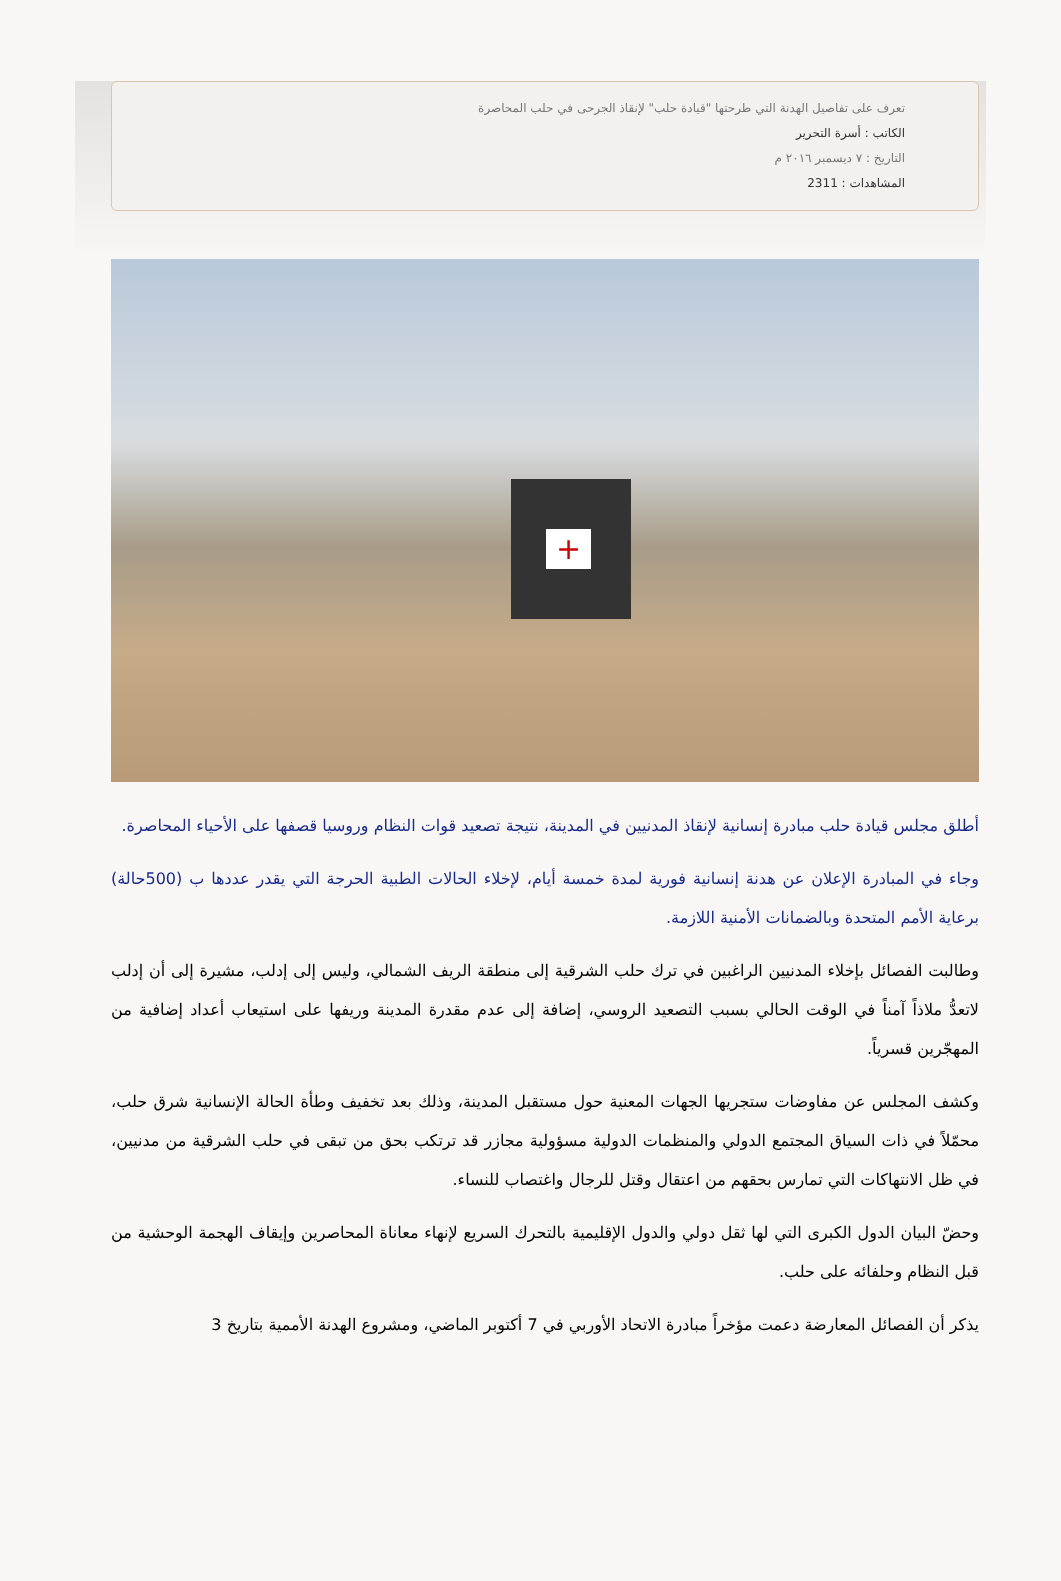تعرف على تفاصيل الهدنة التي طرحتها "قيادة حلب" لإنقاذ الجرحى في حلب المحاصرة
الكاتب : أسرة التحرير
التاريخ : ٧ ديسمبر ٢٠١٦ م
المشاهدات : 2311
+
أطلق مجلس قيادة حلب مبادرة إنسانية لإنقاذ المدنيين في المدينة، نتيجة تصعيد قوات النظام وروسيا قصفها على الأحياء المحاصرة.
وجاء في المبادرة الإعلان عن هدنة إنسانية فورية لمدة خمسة أيام، لإخلاء الحالات الطبية الحرجة التي يقدر عددها ب (500حالة) برعاية الأمم المتحدة وبالضمانات الأمنية اللازمة.
وطالبت الفصائل بإخلاء المدنيين الراغبين في ترك حلب الشرقية إلى منطقة الريف الشمالي، وليس إلى إدلب، مشيرة إلى أن إدلب لاتعدُّ ملاذاً آمناً في الوقت الحالي بسبب التصعيد الروسي، إضافة إلى عدم مقدرة المدينة وريفها على استيعاب أعداد إضافية من المهجّرين قسرياً.
وكشف المجلس عن مفاوضات ستجريها الجهات المعنية حول مستقبل المدينة، وذلك بعد تخفيف وطأة الحالة الإنسانية شرق حلب، محمّلاً في ذات السياق المجتمع الدولي والمنظمات الدولية مسؤولية مجازر قد ترتكب بحق من تبقى في حلب الشرقية من مدنيين، في ظل الانتهاكات التي تمارس بحقهم من اعتقال وقتل للرجال واغتصاب للنساء.
وحضّ البيان الدول الكبرى التي لها ثقل دولي والدول الإقليمية بالتحرك السريع لإنهاء معاناة المحاصرين وإيقاف الهجمة الوحشية من قبل النظام وحلفائه على حلب.
يذكر أن الفصائل المعارضة دعمت مؤخراً مبادرة الاتحاد الأوربي في 7 أكتوبر الماضي، ومشروع الهدنة الأممية بتاريخ 3